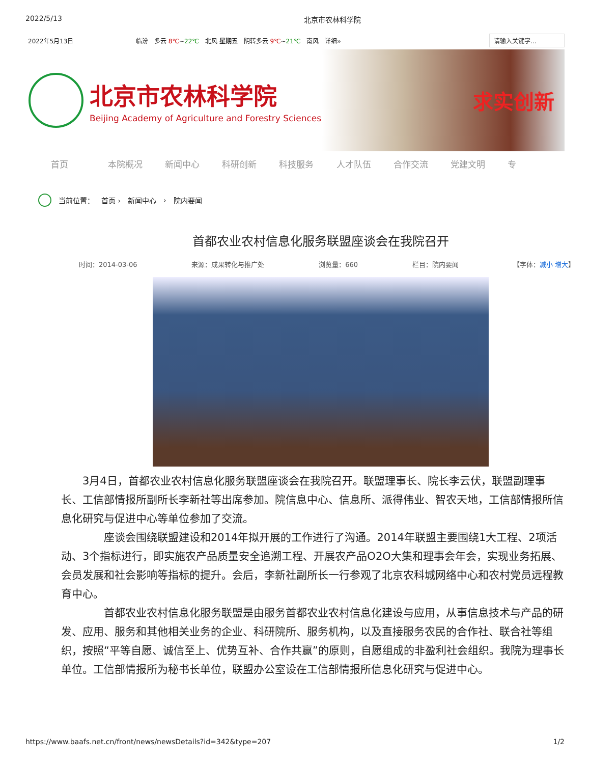2022/5/13 北京市农林科学院
2022年5月13日 临汾 多云 8℃~22℃ 北风 星期五 阴转多云 9℃~21℃ 南风 详细» 请输入关键字...
北京市农林科学院
Beijing Academy of Agriculture and Forestry Sciences
求实创新
首页 本院概况 新闻中心 科研创新 科技服务 人才队伍 合作交流 党建文明 专
当前位置： 首页 › 新闻中心 › 院内要闻
首都农业农村信息化服务联盟座谈会在我院召开
时间：2014-03-06 来源：成果转化与推广处 浏览量：660 栏目：院内要闻 【字体：减小 增大】
3月4日，首都农业农村信息化服务联盟座谈会在我院召开。联盟理事长、院长李云伏，联盟副理事长、工信部情报所副所长李新社等出席参加。院信息中心、信息所、派得伟业、智农天地，工信部情报所信息化研究与促进中心等单位参加了交流。
座谈会围绕联盟建设和2014年拟开展的工作进行了沟通。2014年联盟主要围绕1大工程、2项活动、3个指标进行，即实施农产品质量安全追溯工程、开展农产品O2O大集和理事会年会，实现业务拓展、会员发展和社会影响等指标的提升。会后，李新社副所长一行参观了北京农科城网络中心和农村党员远程教育中心。
首都农业农村信息化服务联盟是由服务首都农业农村信息化建设与应用，从事信息技术与产品的研发、应用、服务和其他相关业务的企业、科研院所、服务机构，以及直接服务农民的合作社、联合社等组织，按照“平等自愿、诚信至上、优势互补、合作共赢”的原则，自愿组成的非盈利社会组织。我院为理事长单位。工信部情报所为秘书长单位，联盟办公室设在工信部情报所信息化研究与促进中心。
https://www.baafs.net.cn/front/news/newsDetails?id=342&type=207 1/2